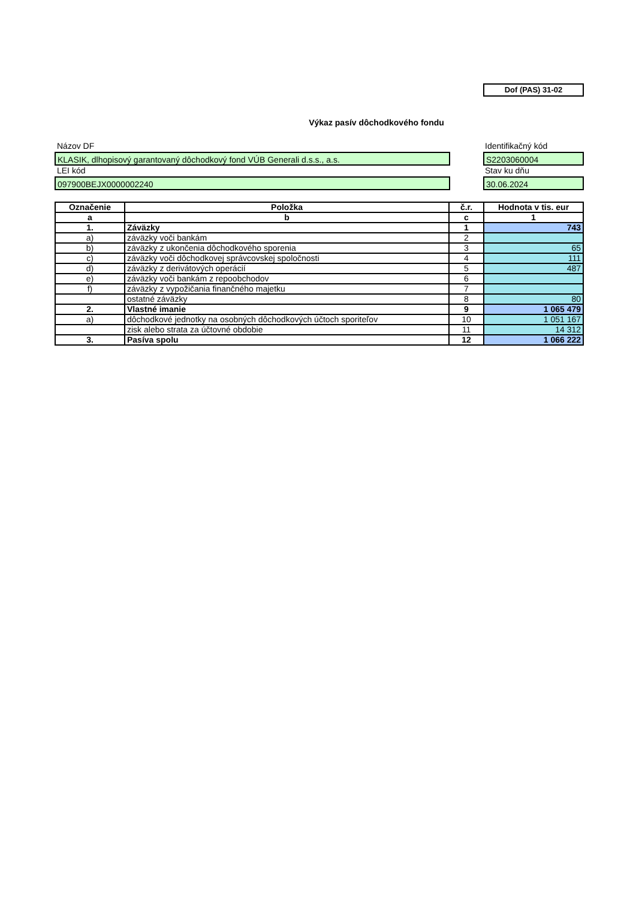Dof (PAS) 31-02
Výkaz pasív dôchodkového fondu
Názov DF Identifikačný kód
KLASIK, dlhopisový garantovaný dôchodkový fond VÚB Generali d.s.s., a.s. S2203060004
LEI kód Stav ku dňu
097900BEJX0000002240 30.06.2024
| Označenie | Položka | č.r. | Hodnota v tis. eur |
| --- | --- | --- | --- |
| a | b | c | 1 |
| 1. | Záväzky | 1 | 743 |
| a) | záväzky voči bankám | 2 | |
| b) | záväzky z ukončenia dôchodkového sporenia | 3 | 65 |
| c) | záväzky voči dôchodkovej správcovskej spoločnosti | 4 | 111 |
| d) | záväzky z derivátových operácií | 5 | 487 |
| e) | záväzky voči bankám z repoobchodov | 6 | |
| f) | záväzky z vypožičania finančného majetku | 7 | |
| | ostatné záväzky | 8 | 80 |
| 2. | Vlastné imanie | 9 | 1 065 479 |
| a) | dôchodkové jednotky na osobných dôchodkových účtoch sporiteľov | 10 | 1 051 167 |
| | zisk alebo strata za účtovné obdobie | 11 | 14 312 |
| 3. | Pasíva spolu | 12 | 1 066 222 |